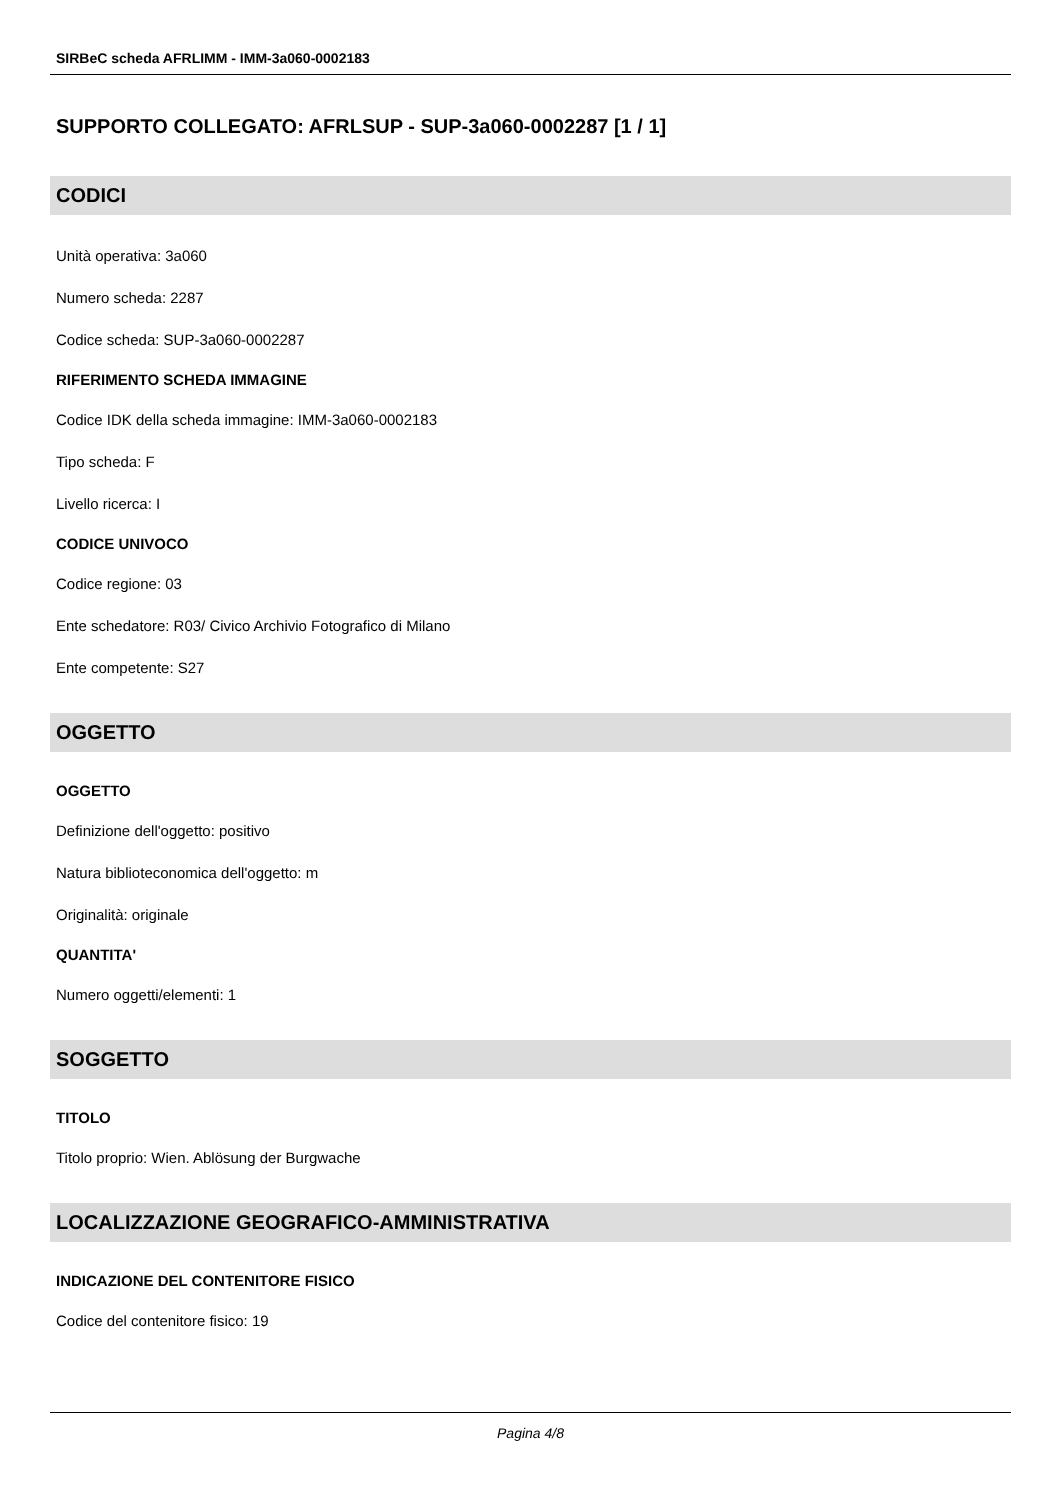SIRBeC scheda AFRLIMM - IMM-3a060-0002183
SUPPORTO COLLEGATO: AFRLSUP - SUP-3a060-0002287 [1 / 1]
CODICI
Unità operativa: 3a060
Numero scheda: 2287
Codice scheda: SUP-3a060-0002287
RIFERIMENTO SCHEDA IMMAGINE
Codice IDK della scheda immagine: IMM-3a060-0002183
Tipo scheda: F
Livello ricerca: I
CODICE UNIVOCO
Codice regione: 03
Ente schedatore: R03/ Civico Archivio Fotografico di Milano
Ente competente: S27
OGGETTO
OGGETTO
Definizione dell'oggetto: positivo
Natura biblioteconomica dell'oggetto: m
Originalità: originale
QUANTITA'
Numero oggetti/elementi: 1
SOGGETTO
TITOLO
Titolo proprio: Wien. Ablösung der Burgwache
LOCALIZZAZIONE GEOGRAFICO-AMMINISTRATIVA
INDICAZIONE DEL CONTENITORE FISICO
Codice del contenitore fisico: 19
Pagina 4/8